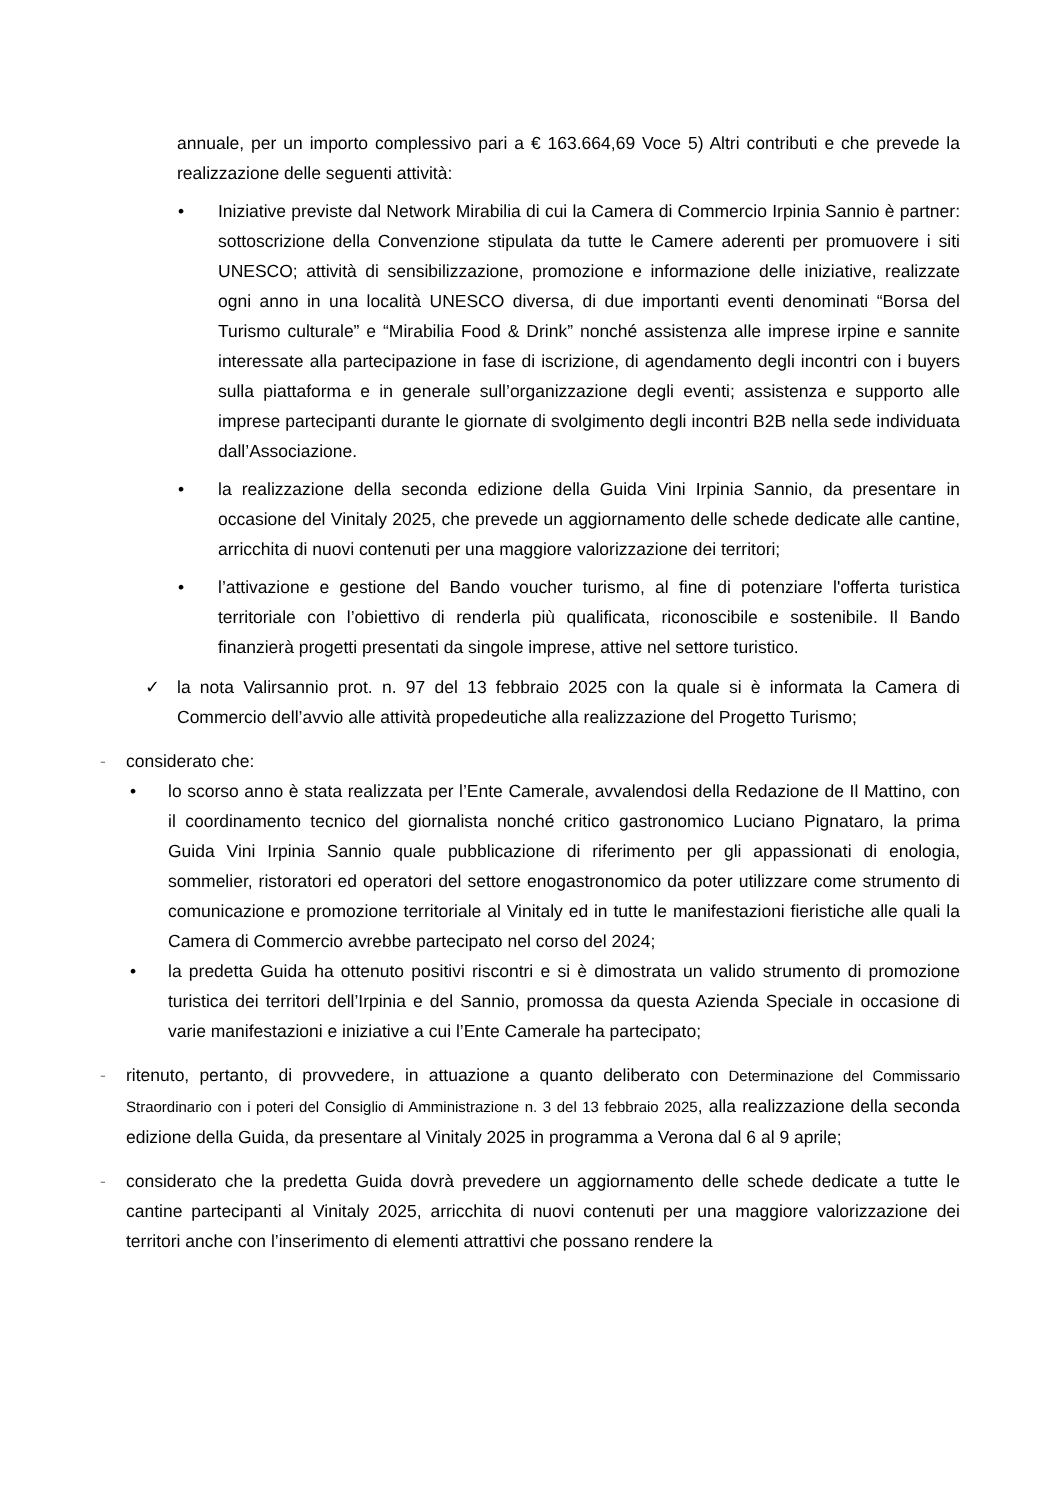annuale, per un importo complessivo pari a € 163.664,69 Voce 5) Altri contributi e che prevede la realizzazione delle seguenti attività:
• Iniziative previste dal Network Mirabilia di cui la Camera di Commercio Irpinia Sannio è partner: sottoscrizione della Convenzione stipulata da tutte le Camere aderenti per promuovere i siti UNESCO; attività di sensibilizzazione, promozione e informazione delle iniziative, realizzate ogni anno in una località UNESCO diversa, di due importanti eventi denominati “Borsa del Turismo culturale” e “Mirabilia Food & Drink” nonché assistenza alle imprese irpine e sannite interessate alla partecipazione in fase di iscrizione, di agendamento degli incontri con i buyers sulla piattaforma e in generale sull’organizzazione degli eventi; assistenza e supporto alle imprese partecipanti durante le giornate di svolgimento degli incontri B2B nella sede individuata dall’Associazione.
• la realizzazione della seconda edizione della Guida Vini Irpinia Sannio, da presentare in occasione del Vinitaly 2025, che prevede un aggiornamento delle schede dedicate alle cantine, arricchita di nuovi contenuti per una maggiore valorizzazione dei territori;
• l’attivazione e gestione del Bando voucher turismo, al fine di potenziare l'offerta turistica territoriale con l’obiettivo di renderla più qualificata, riconoscibile e sostenibile. Il Bando finanzierà progetti presentati da singole imprese, attive nel settore turistico.
✓ la nota Valirsannio prot. n. 97 del 13 febbraio 2025 con la quale si è informata la Camera di Commercio dell’avvio alle attività propedeutiche alla realizzazione del Progetto Turismo;
- considerato che:
• lo scorso anno è stata realizzata per l’Ente Camerale, avvalendosi della Redazione de Il Mattino, con il coordinamento tecnico del giornalista nonché critico gastronomico Luciano Pignataro, la prima Guida Vini Irpinia Sannio quale pubblicazione di riferimento per gli appassionati di enologia, sommelier, ristoratori ed operatori del settore enogastronomico da poter utilizzare come strumento di comunicazione e promozione territoriale al Vinitaly ed in tutte le manifestazioni fieristiche alle quali la Camera di Commercio avrebbe partecipato nel corso del 2024;
• la predetta Guida ha ottenuto positivi riscontri e si è dimostrata un valido strumento di promozione turistica dei territori dell’Irpinia e del Sannio, promossa da questa Azienda Speciale in occasione di varie manifestazioni e iniziative a cui l’Ente Camerale ha partecipato;
- ritenuto, pertanto, di provvedere, in attuazione a quanto deliberato con Determinazione del Commissario Straordinario con i poteri del Consiglio di Amministrazione n. 3 del 13 febbraio 2025, alla realizzazione della seconda edizione della Guida, da presentare al Vinitaly 2025 in programma a Verona dal 6 al 9 aprile;
- considerato che la predetta Guida dovrà prevedere un aggiornamento delle schede dedicate a tutte le cantine partecipanti al Vinitaly 2025, arricchita di nuovi contenuti per una maggiore valorizzazione dei territori anche con l’inserimento di elementi attrattivi che possano rendere la